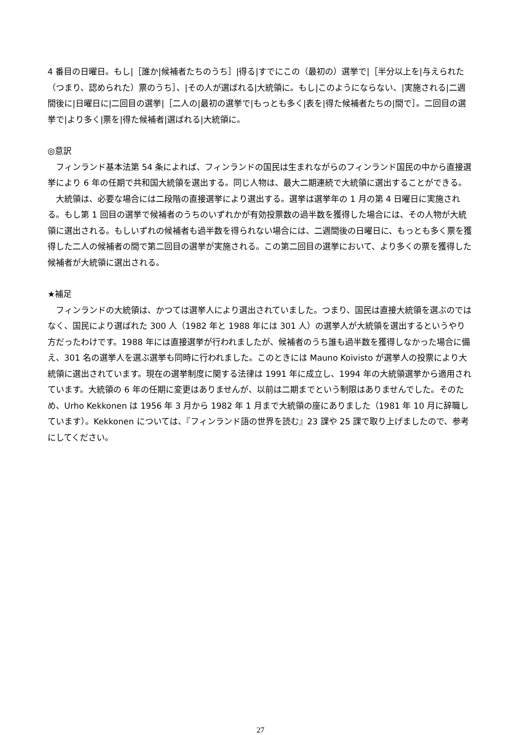4 番目の日曜日。もし|［誰か|候補者たちのうち］|得る|すでにこの（最初の）選挙で|［半分以上を|与えられた（つまり、認められた）票のうち］、|その人が選ばれる|大統領に。もし|このようにならない、|実施される|二週間後に|日曜日に|二回目の選挙|［二人の|最初の選挙で|もっとも多く|表を|得た候補者たちの|間で］。二回目の選挙で|より多く|票を|得た候補者|選ばれる|大統領に。
◎意訳
フィンランド基本法第 54 条によれば、フィンランドの国民は生まれながらのフィンランド国民の中から直接選挙により 6 年の任期で共和国大統領を選出する。同じ人物は、最大二期連続で大統領に選出することができる。
大統領は、必要な場合には二段階の直接選挙により選出する。選挙は選挙年の 1 月の第 4 日曜日に実施される。もし第 1 回目の選挙で候補者のうちのいずれかが有効投票数の過半数を獲得した場合には、その人物が大統領に選出される。もしいずれの候補者も過半数を得られない場合には、二週間後の日曜日に、もっとも多く票を獲得した二人の候補者の間で第二回目の選挙が実施される。この第二回目の選挙において、より多くの票を獲得した候補者が大統領に選出される。
★補足
フィンランドの大統領は、かつては選挙人により選出されていました。つまり、国民は直接大統領を選ぶのではなく、国民により選ばれた 300 人（1982 年と 1988 年には 301 人）の選挙人が大統領を選出するというやり方だったわけです。1988 年には直接選挙が行われましたが、候補者のうち誰も過半数を獲得しなかった場合に備え、301 名の選挙人を選ぶ選挙も同時に行われました。このときには Mauno Koivisto が選挙人の投票により大統領に選出されています。現在の選挙制度に関する法律は 1991 年に成立し、1994 年の大統領選挙から適用されています。大統領の 6 年の任期に変更はありませんが、以前は二期までという制限はありませんでした。そのため、Urho Kekkonen は 1956 年 3 月から 1982 年 1 月まで大統領の座にありました（1981 年 10 月に辞職しています）。Kekkonen については、『フィンランド語の世界を読む』23 課や 25 課で取り上げましたので、参考にしてください。
27